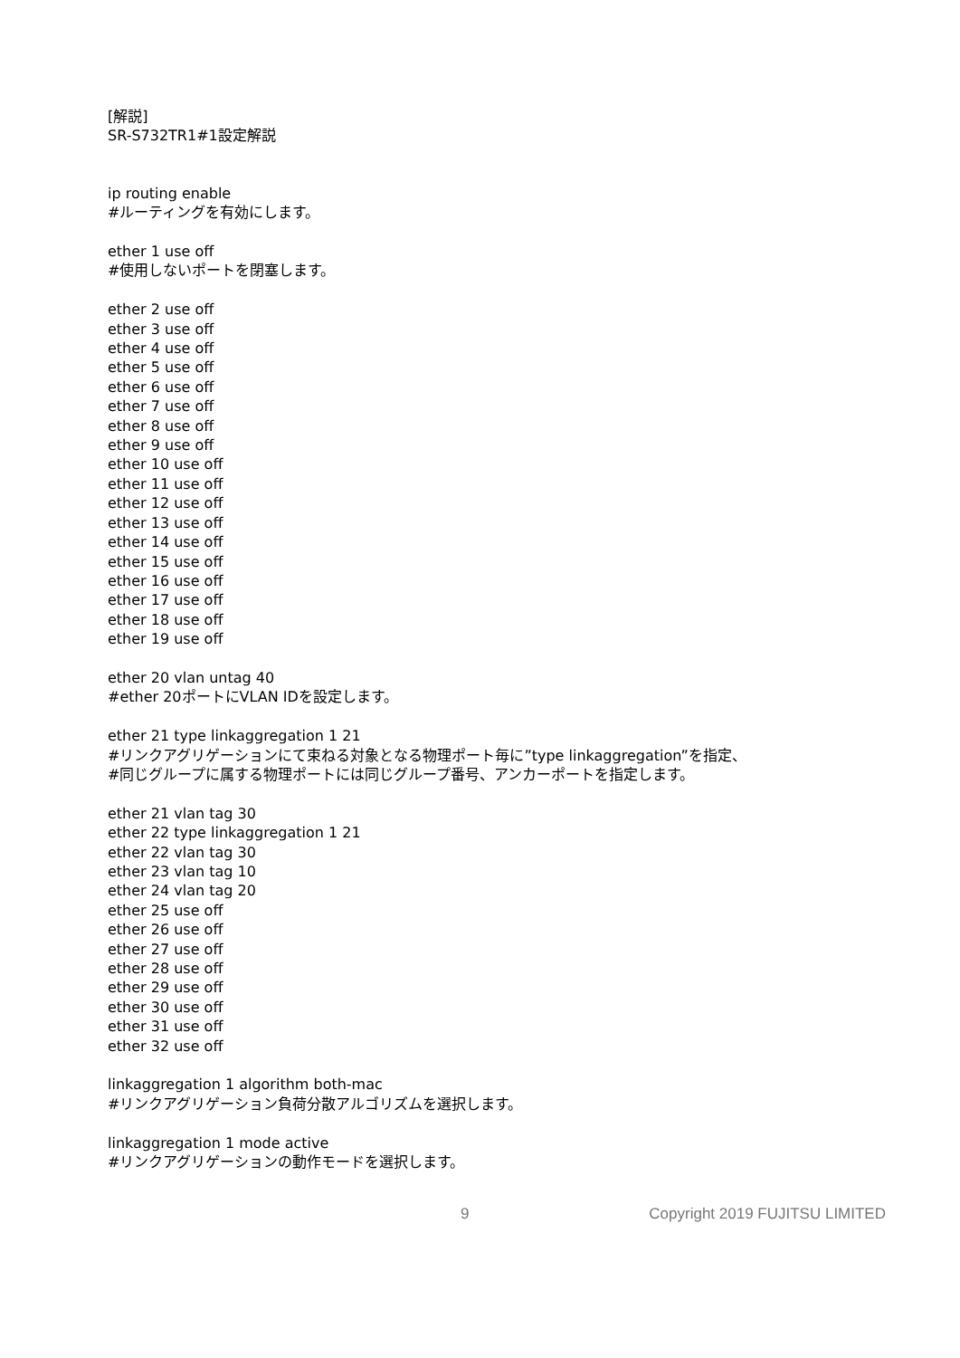[解説]
SR-S732TR1#1設定解説
ip routing enable
#ルーティングを有効にします。
ether 1 use off
#使用しないポートを閉塞します。
ether 2 use off
ether 3 use off
ether 4 use off
ether 5 use off
ether 6 use off
ether 7 use off
ether 8 use off
ether 9 use off
ether 10 use off
ether 11 use off
ether 12 use off
ether 13 use off
ether 14 use off
ether 15 use off
ether 16 use off
ether 17 use off
ether 18 use off
ether 19 use off
ether 20 vlan untag 40
#ether 20ポートにVLAN IDを設定します。
ether 21 type linkaggregation 1 21
#リンクアグリゲーションにて束ねる対象となる物理ポート毎に”type linkaggregation”を指定、
#同じグループに属する物理ポートには同じグループ番号、アンカーポートを指定します。
ether 21 vlan tag 30
ether 22 type linkaggregation 1 21
ether 22 vlan tag 30
ether 23 vlan tag 10
ether 24 vlan tag 20
ether 25 use off
ether 26 use off
ether 27 use off
ether 28 use off
ether 29 use off
ether 30 use off
ether 31 use off
ether 32 use off
linkaggregation 1 algorithm both-mac
#リンクアグリゲーション負荷分散アルゴリズムを選択します。
linkaggregation 1 mode active
#リンクアグリゲーションの動作モードを選択します。
9 Copyright 2019 FUJITSU LIMITED